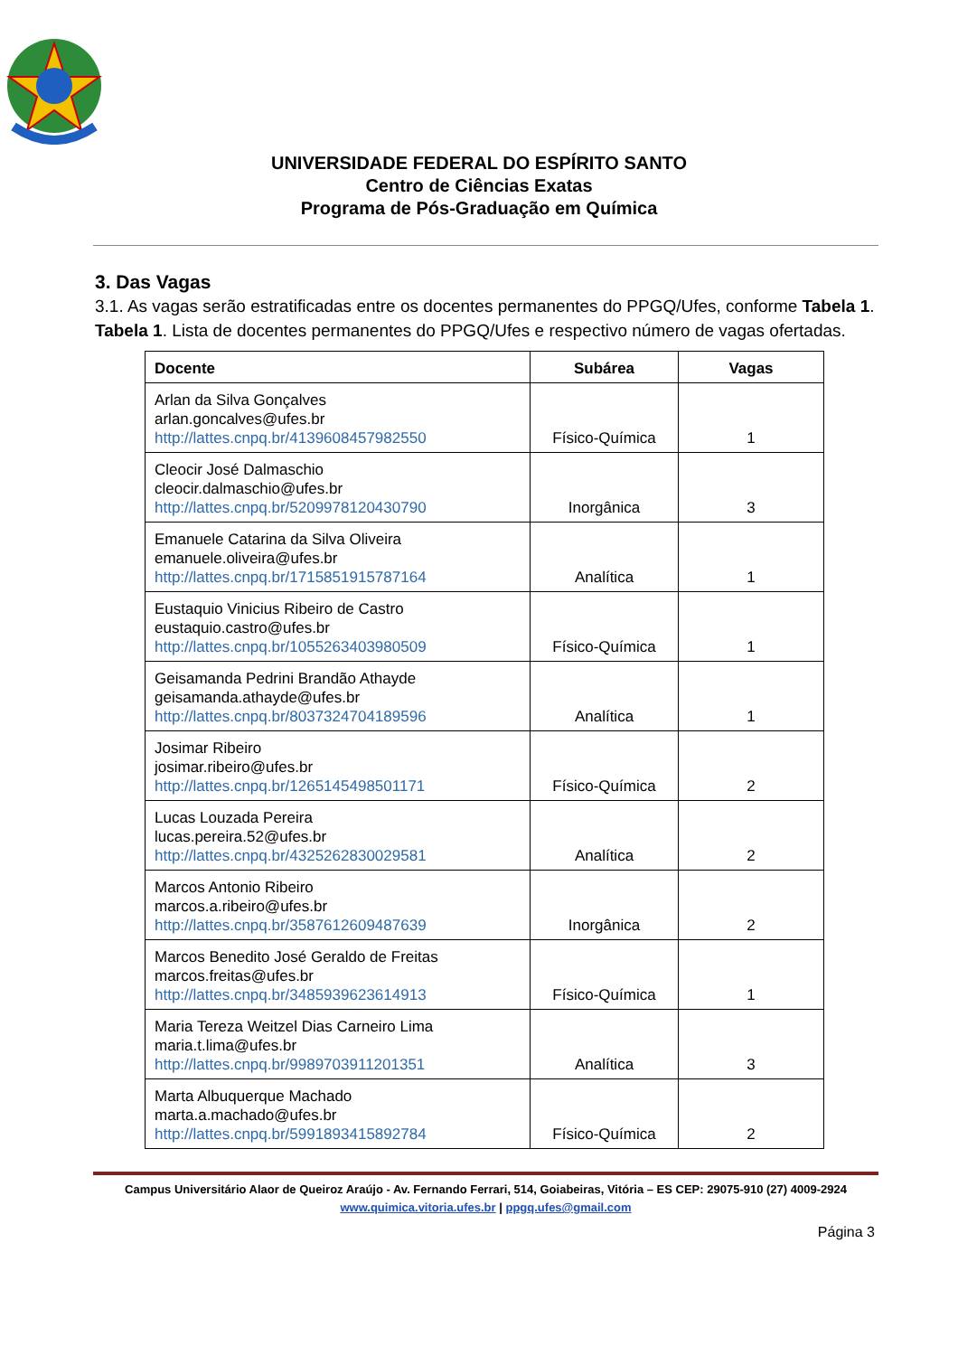UNIVERSIDADE FEDERAL DO ESPÍRITO SANTO
Centro de Ciências Exatas
Programa de Pós-Graduação em Química
3. Das Vagas
3.1. As vagas serão estratificadas entre os docentes permanentes do PPGQ/Ufes, conforme Tabela 1.
Tabela 1. Lista de docentes permanentes do PPGQ/Ufes e respectivo número de vagas ofertadas.
| Docente | Subárea | Vagas |
| --- | --- | --- |
| Arlan da Silva Gonçalves arlan.goncalves@ufes.br http://lattes.cnpq.br/4139608457982550 | Físico-Química | 1 |
| Cleocir José Dalmaschio cleocir.dalmaschio@ufes.br http://lattes.cnpq.br/5209978120430790 | Inorgânica | 3 |
| Emanuele Catarina da Silva Oliveira emanuele.oliveira@ufes.br http://lattes.cnpq.br/1715851915787164 | Analítica | 1 |
| Eustaquio Vinicius Ribeiro de Castro eustaquio.castro@ufes.br http://lattes.cnpq.br/1055263403980509 | Físico-Química | 1 |
| Geisamanda Pedrini Brandão Athayde geisamanda.athayde@ufes.br http://lattes.cnpq.br/8037324704189596 | Analítica | 1 |
| Josimar Ribeiro josimar.ribeiro@ufes.br http://lattes.cnpq.br/1265145498501171 | Físico-Química | 2 |
| Lucas Louzada Pereira lucas.pereira.52@ufes.br http://lattes.cnpq.br/4325262830029581 | Analítica | 2 |
| Marcos Antonio Ribeiro marcos.a.ribeiro@ufes.br http://lattes.cnpq.br/3587612609487639 | Inorgânica | 2 |
| Marcos Benedito José Geraldo de Freitas marcos.freitas@ufes.br http://lattes.cnpq.br/3485939623614913 | Físico-Química | 1 |
| Maria Tereza Weitzel Dias Carneiro Lima maria.t.lima@ufes.br http://lattes.cnpq.br/9989703911201351 | Analítica | 3 |
| Marta Albuquerque Machado marta.a.machado@ufes.br http://lattes.cnpq.br/5991893415892784 | Físico-Química | 2 |
Campus Universitário Alaor de Queiroz Araújo - Av. Fernando Ferrari, 514, Goiabeiras, Vitória – ES CEP: 29075-910 (27) 4009-2924
www.quimica.vitoria.ufes.br | ppgq.ufes@gmail.com
Página 3